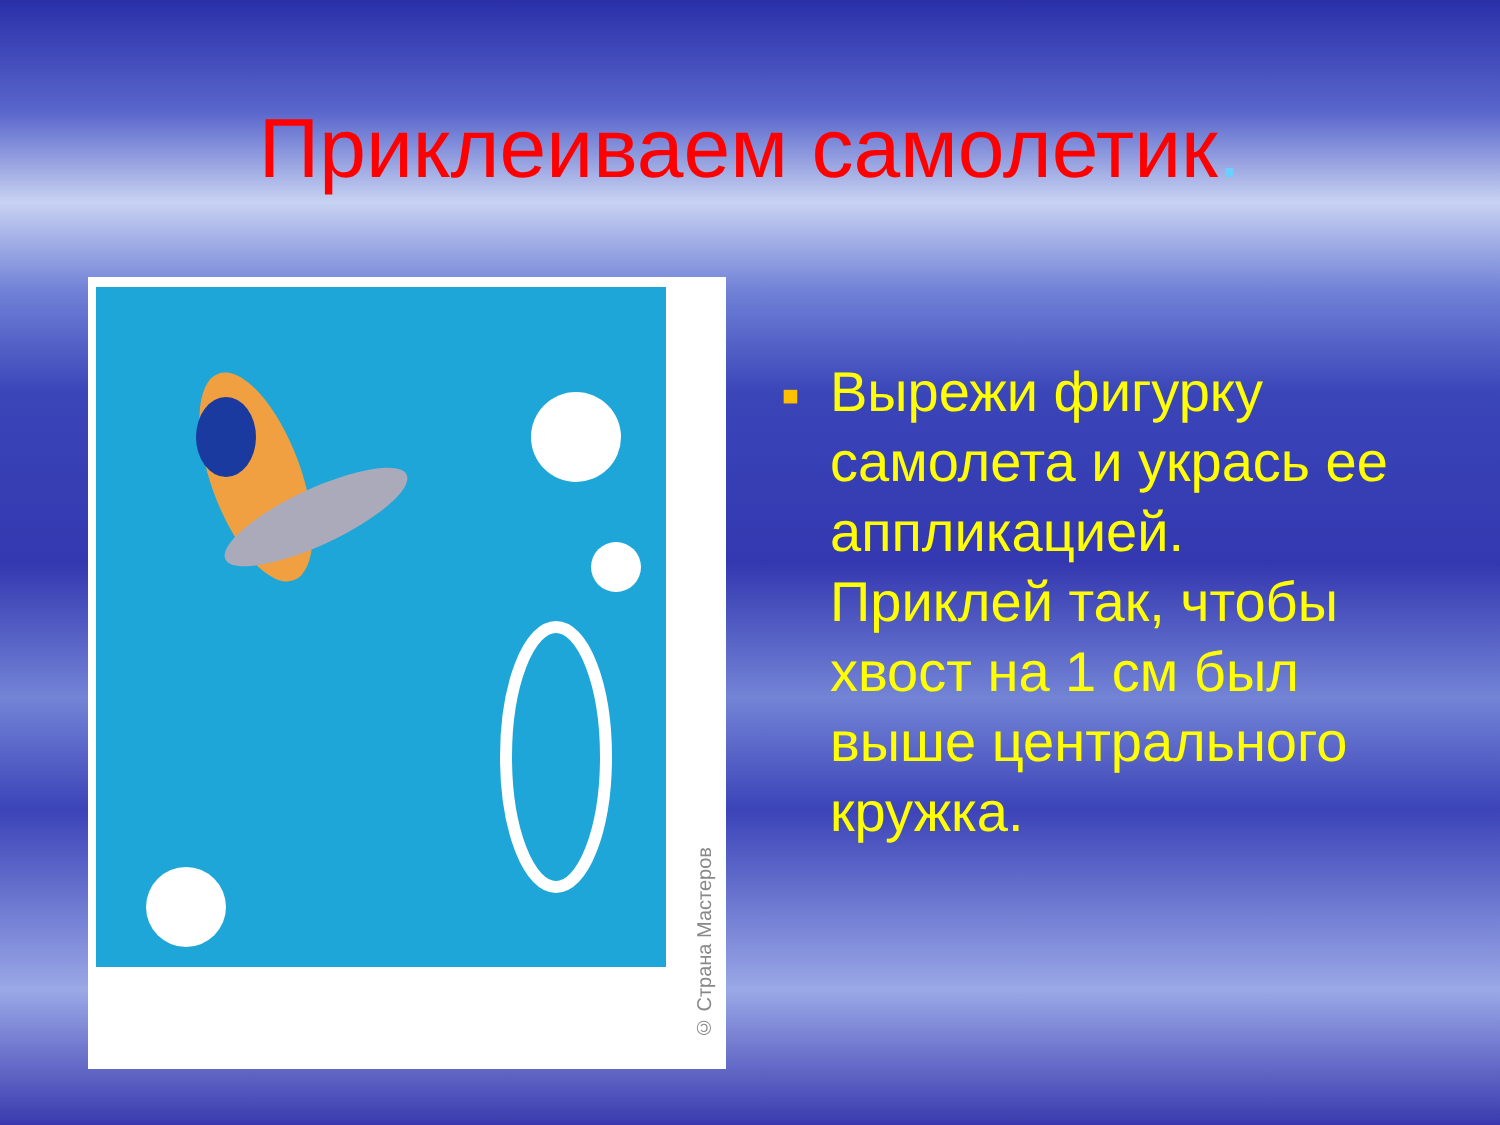Приклеиваем самолетик.
© Страна Мастеров
■
Вырежи фигурку самолета и укрась ее аппликацией. Приклей так, чтобы хвост на 1 см был выше центрального кружка.